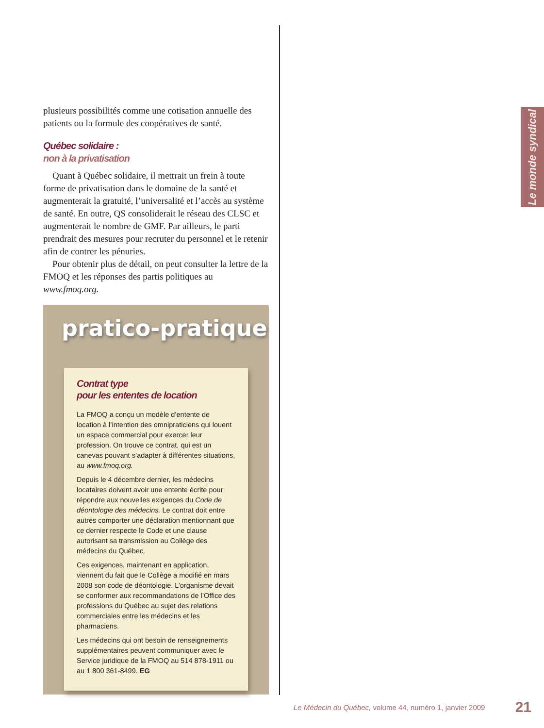plusieurs possibilités comme une cotisation annuelle des patients ou la formule des coopératives de santé.
Québec solidaire :
non à la privatisation
Quant à Québec solidaire, il mettrait un frein à toute forme de privatisation dans le domaine de la santé et augmenterait la gratuité, l’universalité et l’accès au système de santé. En outre, QS consoliderait le réseau des CLSC et augmenterait le nombre de GMF. Par ailleurs, le parti prendrait des mesures pour recruter du personnel et le retenir afin de contrer les pénuries.
Pour obtenir plus de détail, on peut consulter la lettre de la FMOQ et les réponses des partis politiques au www.fmoq.org.
pratico-pratique
Contrat type
pour les ententes de location
La FMOQ a conçu un modèle d’entente de location à l’intention des omnipraticiens qui louent un espace commercial pour exercer leur profession. On trouve ce contrat, qui est un canevas pouvant s’adapter à différentes situations, au www.fmoq.org.
Depuis le 4 décembre dernier, les médecins locataires doivent avoir une entente écrite pour répondre aux nouvelles exigences du Code de déontologie des médecins. Le contrat doit entre autres comporter une déclaration mentionnant que ce dernier respecte le Code et une clause autorisant sa transmission au Collège des médecins du Québec.
Ces exigences, maintenant en application, viennent du fait que le Collège a modifié en mars 2008 son code de déontologie. L’organisme devait se conformer aux recommandations de l’Office des professions du Québec au sujet des relations commerciales entre les médecins et les pharmaciens.
Les médecins qui ont besoin de renseignements supplémentaires peuvent communiquer avec le Service juridique de la FMOQ au 514 878-1911 ou au 1 800 361-8499. EG
Le monde syndical
Le Médecin du Québec, volume 44, numéro 1, janvier 2009 21